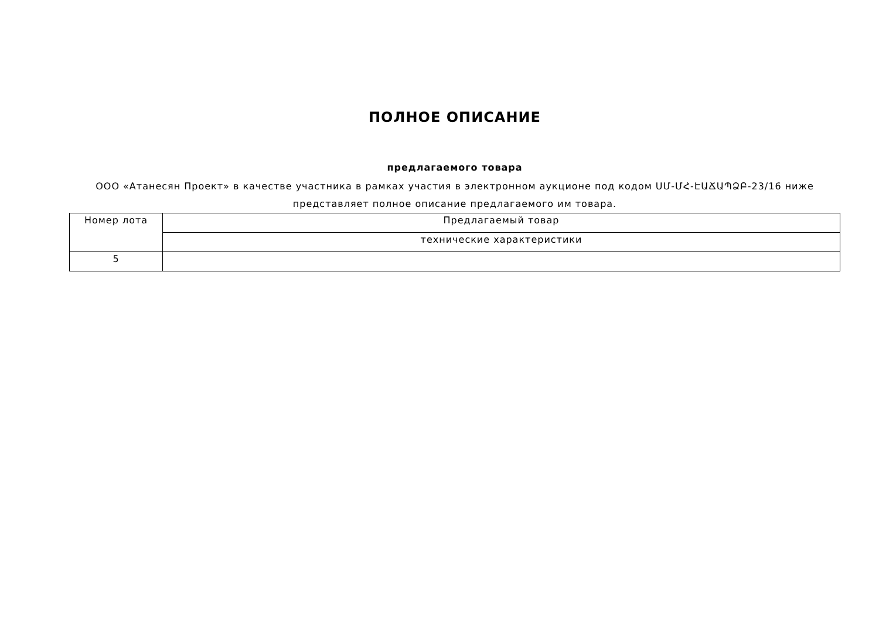ПОЛНОЕ ОПИСАНИЕ
предлагаемого товара
ООО «Атанесян Проект» в качестве участника в рамках участия в электронном аукционе под кодом ՍՄ-ՄՀ-ԷԱՃԱՊՁԲ-23/16 ниже представляет полное описание предлагаемого им товара.
| Номер лота | Предлагаемый товар |
| --- | --- |
| | технические характеристики |
| 5 | |